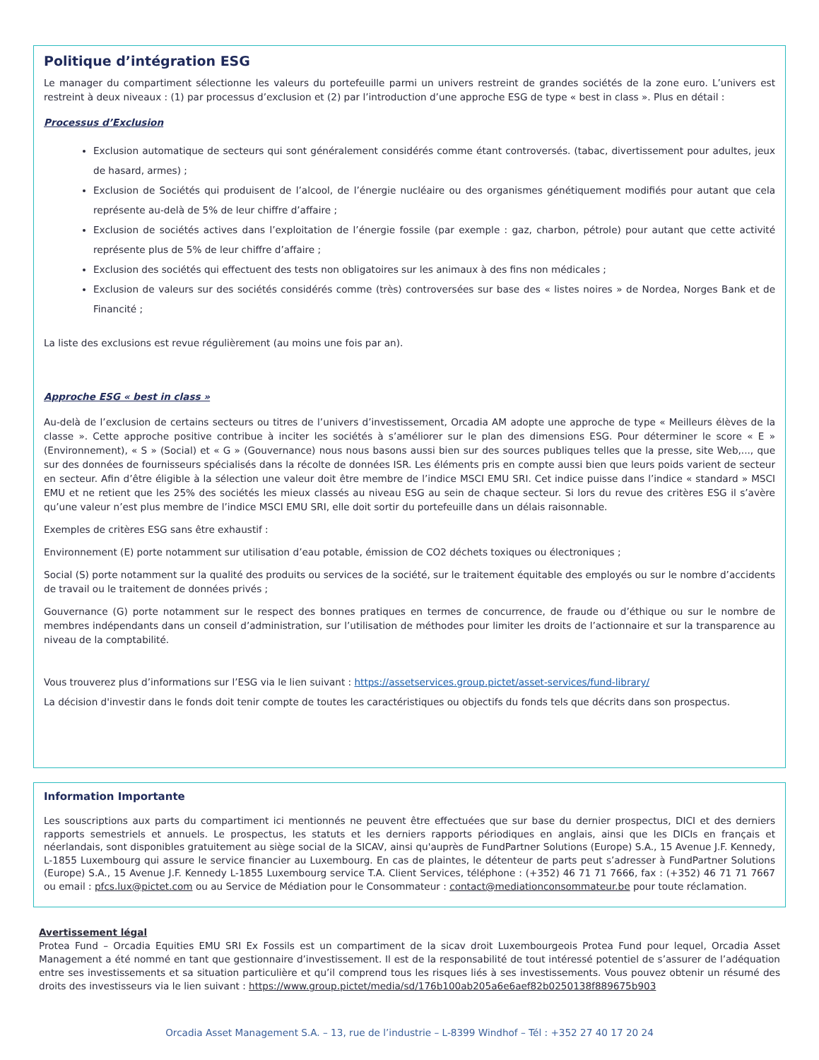Politique d’intégration ESG
Le manager du compartiment sélectionne les valeurs du portefeuille parmi un univers restreint de grandes sociétés de la zone euro. L’univers est restreint à deux niveaux : (1) par processus d’exclusion et (2) par l’introduction d’une approche ESG de type « best in class ». Plus en détail :
Processus d’Exclusion
Exclusion automatique de secteurs qui sont généralement considérés comme étant controversés. (tabac, divertissement pour adultes, jeux de hasard, armes) ;
Exclusion de Sociétés qui produisent de l’alcool, de l’énergie nucléaire ou des organismes génétiquement modifiés pour autant que cela représente au-delà de 5% de leur chiffre d’affaire ;
Exclusion de sociétés actives dans l’exploitation de l’énergie fossile (par exemple : gaz, charbon, pétrole) pour autant que cette activité représente plus de 5% de leur chiffre d’affaire ;
Exclusion des sociétés qui effectuent des tests non obligatoires sur les animaux à des fins non médicales ;
Exclusion de valeurs sur des sociétés considérés comme (très) controversées sur base des « listes noires » de Nordea, Norges Bank et de Financité ;
La liste des exclusions est revue régulièrement (au moins une fois par an).
Approche ESG « best in class »
Au-delà de l’exclusion de certains secteurs ou titres de l’univers d’investissement, Orcadia AM adopte une approche de type « Meilleurs élèves de la classe ». Cette approche positive contribue à inciter les sociétés à s’améliorer sur le plan des dimensions ESG. Pour déterminer le score « E » (Environnement), « S » (Social) et « G » (Gouvernance) nous nous basons aussi bien sur des sources publiques telles que la presse, site Web,..., que sur des données de fournisseurs spécialisés dans la récolte de données ISR. Les éléments pris en compte aussi bien que leurs poids varient de secteur en secteur. Afin d’être éligible à la sélection une valeur doit être membre de l’indice MSCI EMU SRI. Cet indice puisse dans l’indice « standard » MSCI EMU et ne retient que les 25% des sociétés les mieux classés au niveau ESG au sein de chaque secteur. Si lors du revue des critères ESG il s’avère qu’une valeur n’est plus membre de l’indice MSCI EMU SRI, elle doit sortir du portefeuille dans un délais raisonnable.
Exemples de critères ESG sans être exhaustif :
Environnement (E) porte notamment sur utilisation d’eau potable, émission de CO2 déchets toxiques ou électroniques ;
Social (S) porte notamment sur la qualité des produits ou services de la société, sur le traitement équitable des employés ou sur le nombre d’accidents de travail ou le traitement de données privés ;
Gouvernance (G) porte notamment sur le respect des bonnes pratiques en termes de concurrence, de fraude ou d’éthique ou sur le nombre de membres indépendants dans un conseil d’administration, sur l’utilisation de méthodes pour limiter les droits de l’actionnaire et sur la transparence au niveau de la comptabilité.
Vous trouverez plus d’informations sur l’ESG via le lien suivant : https://assetservices.group.pictet/asset-services/fund-library/
La décision d'investir dans le fonds doit tenir compte de toutes les caractéristiques ou objectifs du fonds tels que décrits dans son prospectus.
Information Importante
Les souscriptions aux parts du compartiment ici mentionnés ne peuvent être effectuées que sur base du dernier prospectus, DICI et des derniers rapports semestriels et annuels. Le prospectus, les statuts et les derniers rapports périodiques en anglais, ainsi que les DICIs en français et néerlandais, sont disponibles gratuitement au siège social de la SICAV, ainsi qu'auprès de FundPartner Solutions (Europe) S.A., 15 Avenue J.F. Kennedy, L-1855 Luxembourg qui assure le service financier au Luxembourg. En cas de plaintes, le détenteur de parts peut s’adresser à FundPartner Solutions (Europe) S.A., 15 Avenue J.F. Kennedy L-1855 Luxembourg service T.A. Client Services, téléphone : (+352) 46 71 71 7666, fax : (+352) 46 71 71 7667 ou email : pfcs.lux@pictet.com ou au Service de Médiation pour le Consommateur : contact@mediationconsommateur.be pour toute réclamation.
Avertissement légal
Protea Fund – Orcadia Equities EMU SRI Ex Fossils est un compartiment de la sicav droit Luxembourgeois Protea Fund pour lequel, Orcadia Asset Management a été nommé en tant que gestionnaire d’investissement. Il est de la responsabilité de tout intéressé potentiel de s’assurer de l’adéquation entre ses investissements et sa situation particulière et qu’il comprend tous les risques liés à ses investissements. Vous pouvez obtenir un résumé des droits des investisseurs via le lien suivant : https://www.group.pictet/media/sd/176b100ab205a6e6aef82b0250138f889675b903
Orcadia Asset Management S.A. – 13, rue de l’industrie – L-8399 Windhof – Tél : +352 27 40 17 20 24